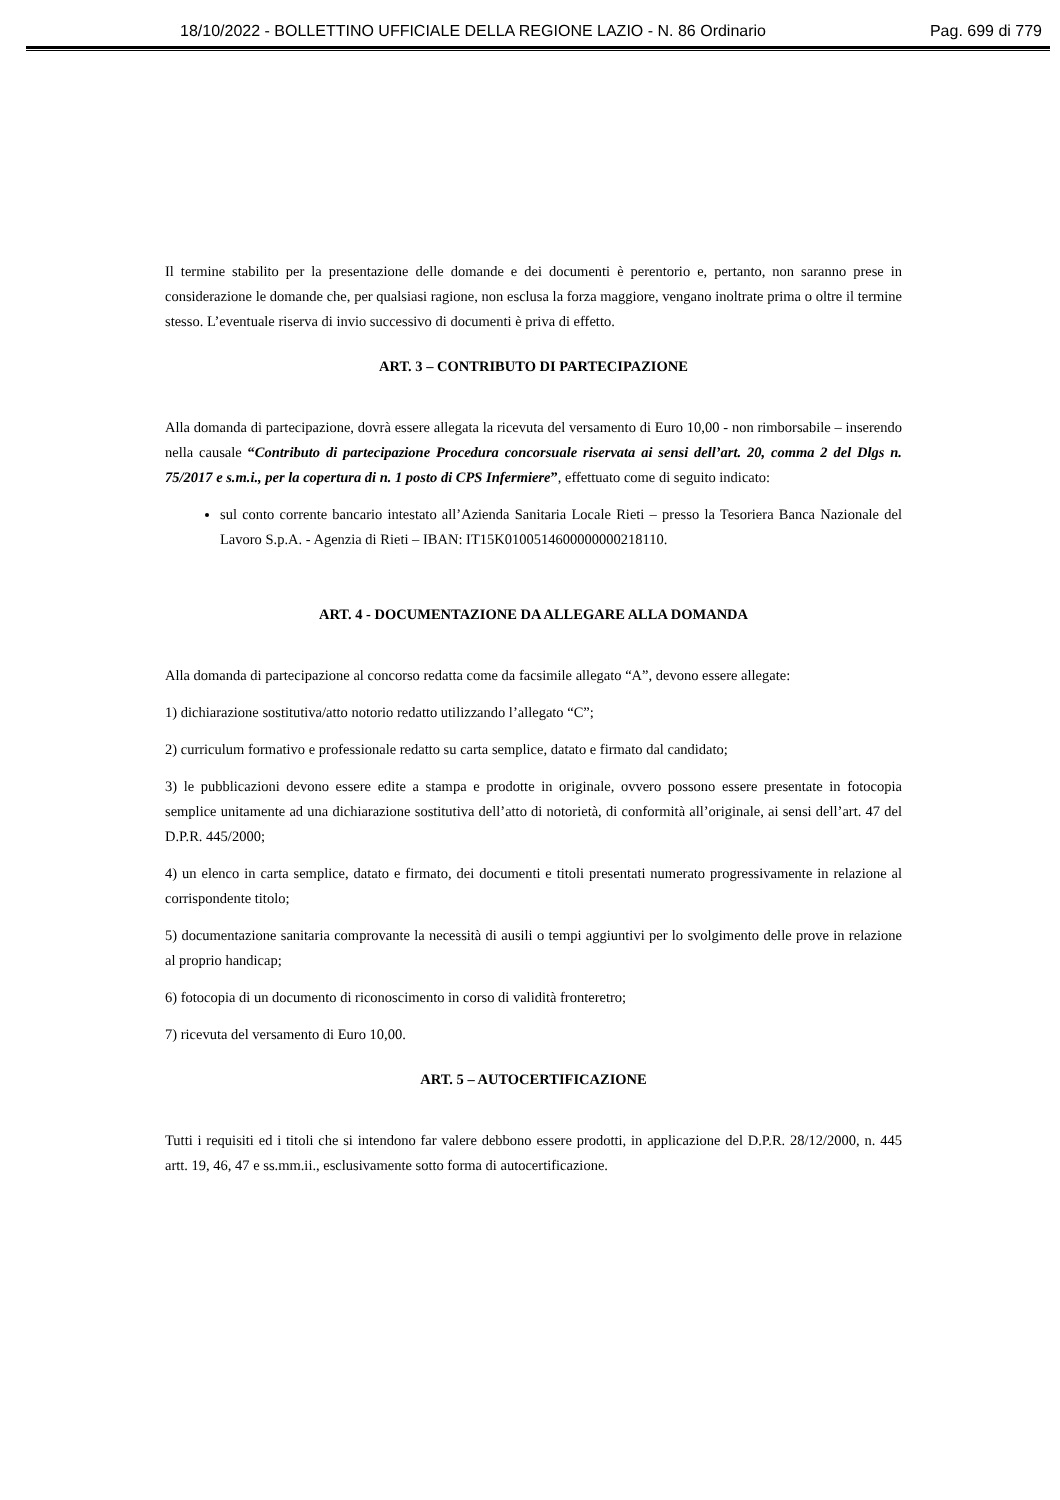18/10/2022 - BOLLETTINO UFFICIALE DELLA REGIONE LAZIO - N. 86 Ordinario Pag. 699 di 779
Il termine stabilito per la presentazione delle domande e dei documenti è perentorio e, pertanto, non saranno prese in considerazione le domande che, per qualsiasi ragione, non esclusa la forza maggiore, vengano inoltrate prima o oltre il termine stesso. L’eventuale riserva di invio successivo di documenti è priva di effetto.
ART. 3 – CONTRIBUTO DI PARTECIPAZIONE
Alla domanda di partecipazione, dovrà essere allegata la ricevuta del versamento di Euro 10,00 - non rimborsabile – inserendo nella causale “Contributo di partecipazione Procedura concorsuale riservata ai sensi dell’art. 20, comma 2 del Dlgs n. 75/2017 e s.m.i., per la copertura di n. 1 posto di CPS Infermiere”, effettuato come di seguito indicato:
sul conto corrente bancario intestato all’Azienda Sanitaria Locale Rieti – presso la Tesoriera Banca Nazionale del Lavoro S.p.A. - Agenzia di Rieti – IBAN: IT15K0100514600000000218110.
ART. 4 - DOCUMENTAZIONE DA ALLEGARE ALLA DOMANDA
Alla domanda di partecipazione al concorso redatta come da facsimile allegato “A”, devono essere allegate:
1) dichiarazione sostitutiva/atto notorio redatto utilizzando l’allegato “C”;
2) curriculum formativo e professionale redatto su carta semplice, datato e firmato dal candidato;
3) le pubblicazioni devono essere edite a stampa e prodotte in originale, ovvero possono essere presentate in fotocopia semplice unitamente ad una dichiarazione sostitutiva dell’atto di notorietà, di conformità all’originale, ai sensi dell’art. 47 del D.P.R. 445/2000;
4) un elenco in carta semplice, datato e firmato, dei documenti e titoli presentati numerato progressivamente in relazione al corrispondente titolo;
5) documentazione sanitaria comprovante la necessità di ausili o tempi aggiuntivi per lo svolgimento delle prove in relazione al proprio handicap;
6) fotocopia di un documento di riconoscimento in corso di validità fronteretro;
7) ricevuta del versamento di Euro 10,00.
ART. 5 – AUTOCERTIFICAZIONE
Tutti i requisiti ed i titoli che si intendono far valere debbono essere prodotti, in applicazione del D.P.R. 28/12/2000, n. 445 artt. 19, 46, 47 e ss.mm.ii., esclusivamente sotto forma di autocertificazione.